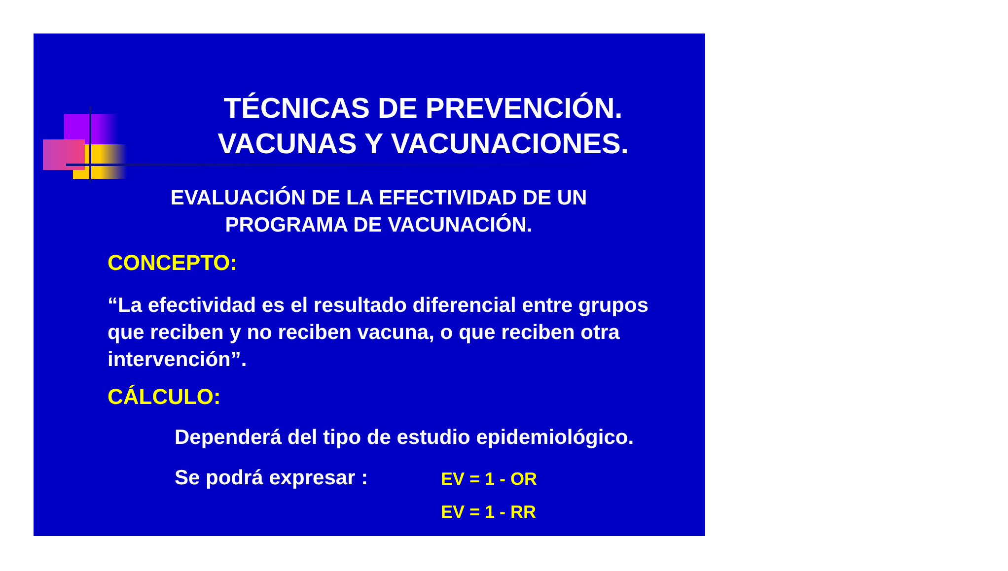TÉCNICAS DE PREVENCIÓN.
VACUNAS Y VACUNACIONES.
EVALUACIÓN DE LA EFECTIVIDAD DE UN PROGRAMA DE VACUNACIÓN.
CONCEPTO:
“La efectividad es el resultado diferencial entre grupos que reciben y no reciben vacuna, o que reciben otra intervención”.
CÁLCULO:
Dependerá del tipo de estudio epidemiológico.
Se podrá expresar : EV = 1 - OR
EV = 1 - RR